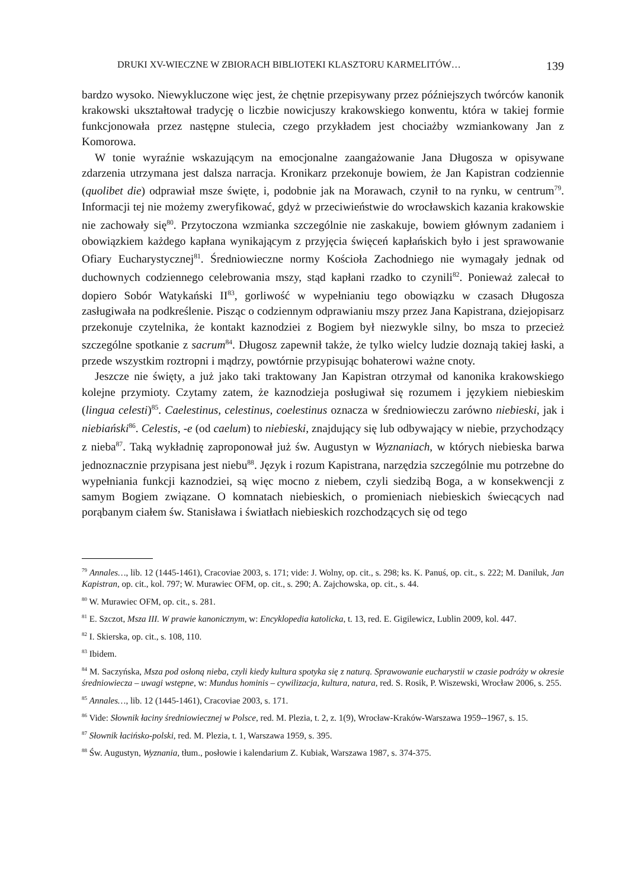DRUKI XV-WIECZNE W ZBIORACH BIBLIOTEKI KLASZTORU KARMELITÓW… 139
bardzo wysoko. Niewykluczone więc jest, że chętnie przepisywany przez późniejszych twórców kanonik krakowski ukształtował tradycję o liczbie nowicjuszy krakowskiego konwentu, która w takiej formie funkcjonowała przez następne stulecia, czego przykładem jest chociażby wzmiankowany Jan z Komorowa.
W tonie wyraźnie wskazującym na emocjonalne zaangażowanie Jana Długosza w opisywane zdarzenia utrzymana jest dalsza narracja. Kronikarz przekonuje bowiem, że Jan Kapistran codziennie (quolibet die) odprawiał msze święte, i, podobnie jak na Morawach, czynił to na rynku, w centrum<sup>79</sup>. Informacji tej nie możemy zweryfikować, gdyż w przeciwieństwie do wrocławskich kazania krakowskie nie zachowały się<sup>80</sup>. Przytoczona wzmianka szczególnie nie zaskakuje, bowiem głównym zadaniem i obowiązkiem każdego kapłana wynikającym z przyjęcia święceń kapłańskich było i jest sprawowanie Ofiary Eucharystycznej<sup>81</sup>. Średniowieczne normy Kościoła Zachodniego nie wymagały jednak od duchownych codziennego celebrowania mszy, stąd kapłani rzadko to czynili<sup>82</sup>. Ponieważ zalecał to dopiero Sobór Watykański II<sup>83</sup>, gorliwość w wypełnianiu tego obowiązku w czasach Długosza zasługiwała na podkreślenie. Pisząc o codziennym odprawianiu mszy przez Jana Kapistrana, dziejopisarz przekonuje czytelnika, że kontakt kaznodziei z Bogiem był niezwykle silny, bo msza to przecież szczególne spotkanie z sacrum<sup>84</sup>. Długosz zapewnił także, że tylko wielcy ludzie doznają takiej łaski, a przede wszystkim roztropni i mądrzy, powtórnie przypisując bohaterowi ważne cnoty.
Jeszcze nie święty, a już jako taki traktowany Jan Kapistran otrzymał od kanonika krakowskiego kolejne przymioty. Czytamy zatem, że kaznodzieja posługiwał się rozumem i językiem niebieskim (lingua celesti)<sup>85</sup>. Caelestinus, celestinus, coelestinus oznacza w średniowieczu zarówno niebieski, jak i niebiański<sup>86</sup>. Celestis, -e (od caelum) to niebieski, znajdujący się lub odbywający w niebie, przychodzący z nieba<sup>87</sup>. Taką wykładnię zaproponował już św. Augustyn w Wyznaniach, w których niebieska barwa jednoznacznie przypisana jest niebu<sup>88</sup>. Język i rozum Kapistrana, narzędzia szczególnie mu potrzebne do wypełniania funkcji kaznodziei, są więc mocno z niebem, czyli siedzibą Boga, a w konsekwencji z samym Bogiem związane. O komnatach niebieskich, o promieniach niebieskich świecących nad porąbanym ciałem św. Stanisława i światłach niebieskich rozchodzących się od tego
<sup>79</sup> Annales…, lib. 12 (1445-1461), Cracoviae 2003, s. 171; vide: J. Wolny, op. cit., s. 298; ks. K. Panuś, op. cit., s. 222; M. Daniluk, Jan Kapistran, op. cit., kol. 797; W. Murawiec OFM, op. cit., s. 290; A. Zajchowska, op. cit., s. 44.
<sup>80</sup> W. Murawiec OFM, op. cit., s. 281.
<sup>81</sup> E. Szczot, Msza III. W prawie kanonicznym, w: Encyklopedia katolicka, t. 13, red. E. Gigilewicz, Lublin 2009, kol. 447.
<sup>82</sup> I. Skierska, op. cit., s. 108, 110.
<sup>83</sup> Ibidem.
<sup>84</sup> M. Saczyńska, Msza pod osłoną nieba, czyli kiedy kultura spotyka się z naturą. Sprawowanie eucharystii w czasie podróży w okresie średniowiecza – uwagi wstępne, w: Mundus hominis – cywilizacja, kultura, natura, red. S. Rosik, P. Wiszewski, Wrocław 2006, s. 255.
<sup>85</sup> Annales…, lib. 12 (1445-1461), Cracoviae 2003, s. 171.
<sup>86</sup> Vide: Słownik łaciny średniowiecznej w Polsce, red. M. Plezia, t. 2, z. 1(9), Wrocław-Kraków-Warszawa 1959--1967, s. 15.
<sup>87</sup> Słownik łacińsko-polski, red. M. Plezia, t. 1, Warszawa 1959, s. 395.
<sup>88</sup> Św. Augustyn, Wyznania, tłum., posłowie i kalendarium Z. Kubiak, Warszawa 1987, s. 374-375.